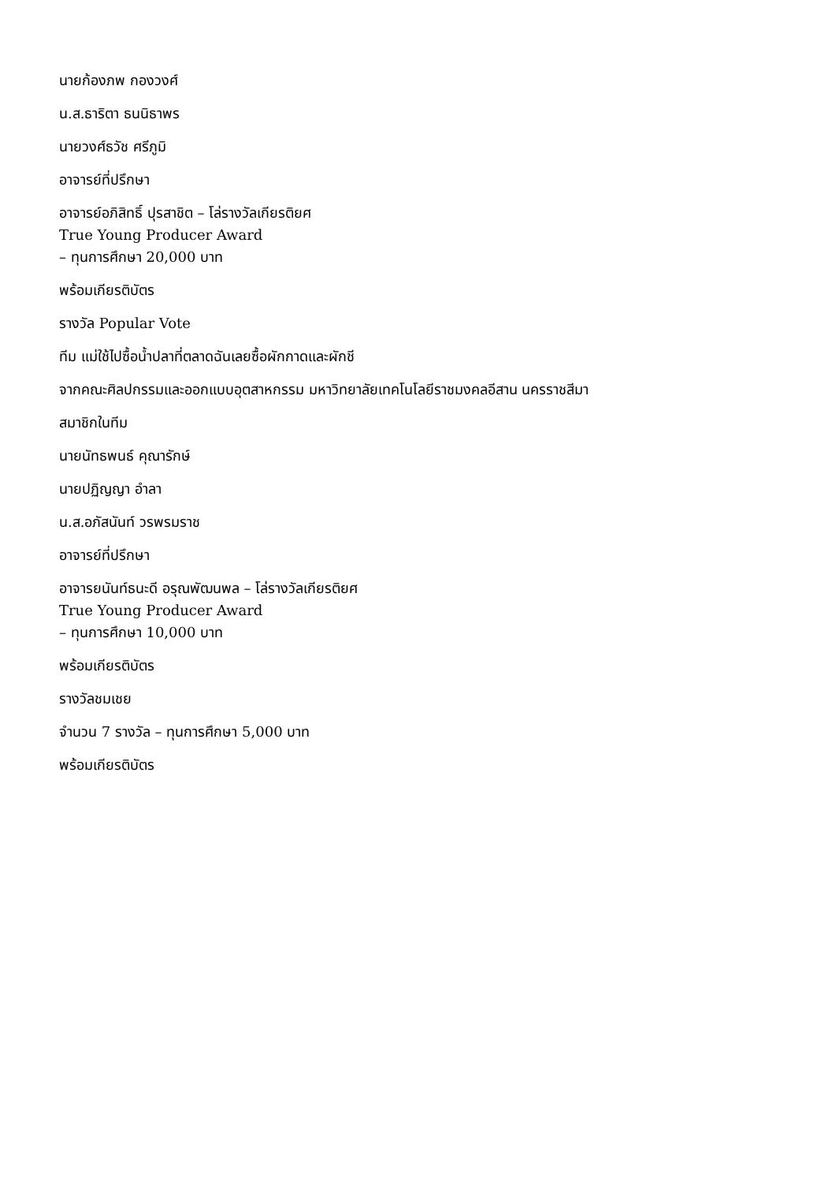นายก้องภพ กองวงศ์
น.ส.ธาริตา ธนนิธาพร
นายวงศ์ธวัช ศรีภูมิ
อาจารย์ที่ปรึกษา
อาจารย์อภิสิทธิ์ ปุรสาชิต – โล่รางวัลเกียรติยศ
True Young Producer Award
– ทุนการศึกษา 20,000 บาท
พร้อมเกียรติบัตร
รางวัล Popular Vote
ทีม แม่ใช้ไปซื้อน้ำปลาที่ตลาดฉันเลยซื้อผักกาดและผักชี
จากคณะศิลปกรรมและออกแบบอุตสาหกรรม มหาวิทยาลัยเทคโนโลยีราชมงคลอีสาน นครราชสีมา
สมาชิกในทีม
นายนัทธพนธ์ คุณารักษ์
นายปฏิญญา อำลา
น.ส.อภัสนันท์ วรพรมราช
อาจารย์ที่ปรึกษา
อาจารยนันท์ธนะดี อรุณพัฒนพล – โล่รางวัลเกียรติยศ
True Young Producer Award
– ทุนการศึกษา 10,000 บาท
พร้อมเกียรติบัตร
รางวัลชมเชย
จำนวน 7 รางวัล – ทุนการศึกษา 5,000 บาท
พร้อมเกียรติบัตร